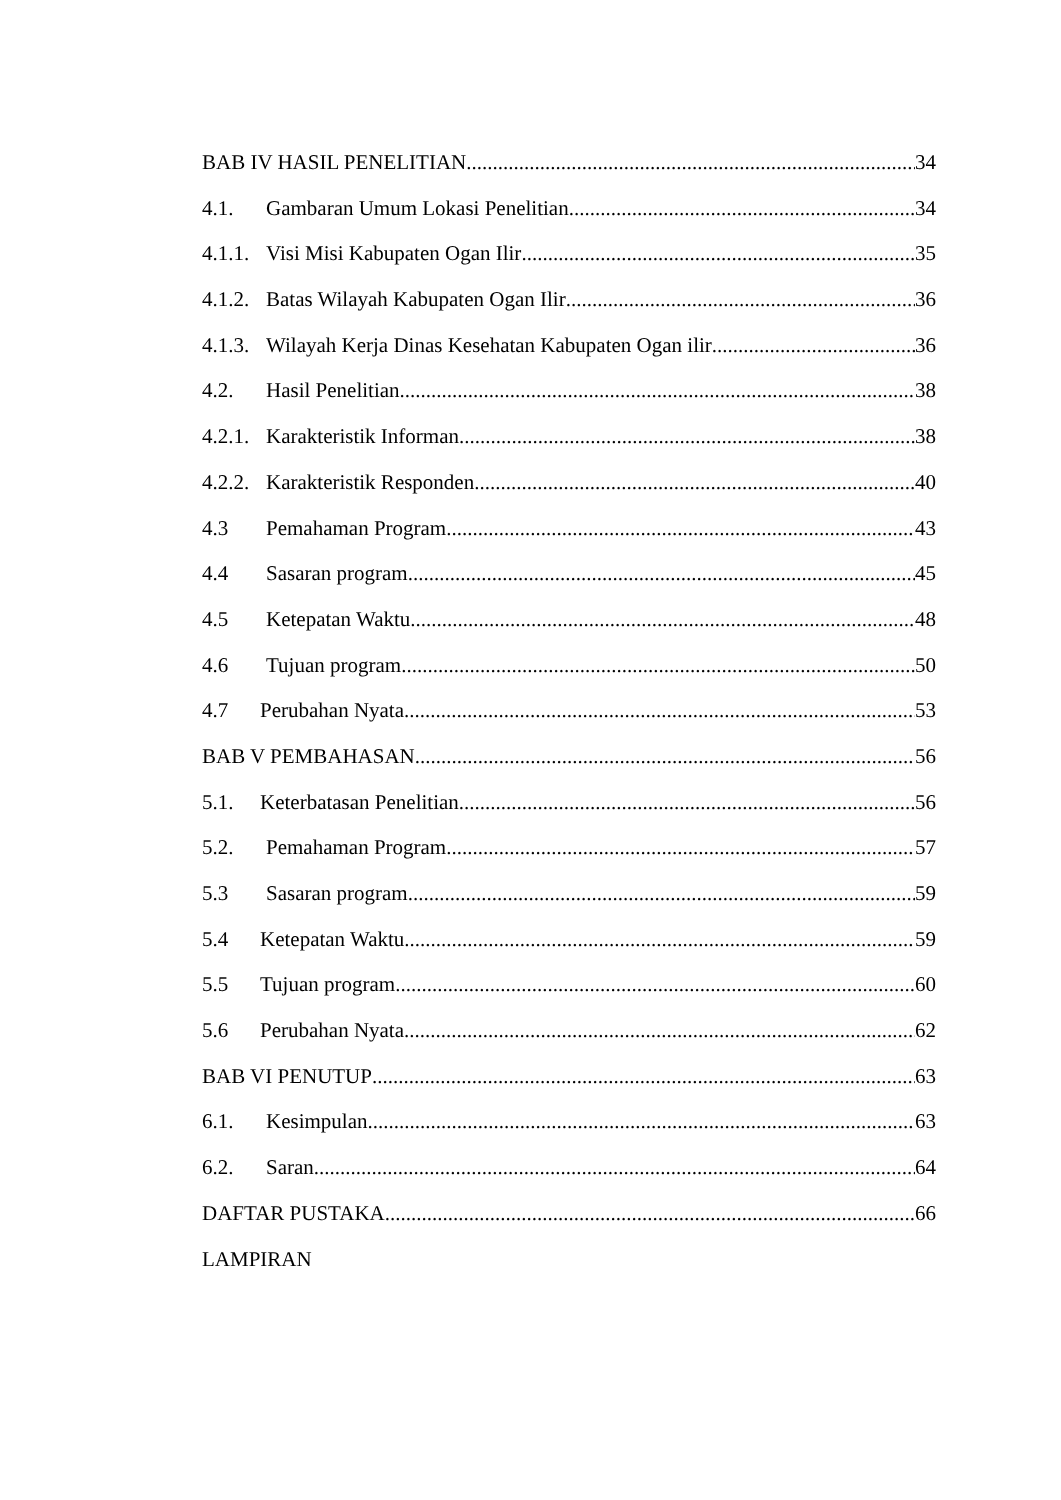BAB IV HASIL PENELITIAN 34
4.1. Gambaran Umum Lokasi Penelitian 34
4.1.1. Visi Misi Kabupaten Ogan Ilir 35
4.1.2. Batas Wilayah Kabupaten Ogan Ilir 36
4.1.3. Wilayah Kerja Dinas Kesehatan Kabupaten Ogan ilir 36
4.2. Hasil Penelitian 38
4.2.1. Karakteristik Informan 38
4.2.2. Karakteristik Responden 40
4.3 Pemahaman Program 43
4.4 Sasaran program 45
4.5 Ketepatan Waktu 48
4.6 Tujuan program 50
4.7 Perubahan Nyata 53
BAB V PEMBAHASAN 56
5.1. Keterbatasan Penelitian 56
5.2. Pemahaman Program 57
5.3 Sasaran program 59
5.4 Ketepatan Waktu 59
5.5 Tujuan program 60
5.6 Perubahan Nyata 62
BAB VI PENUTUP 63
6.1. Kesimpulan 63
6.2. Saran 64
DAFTAR PUSTAKA 66
LAMPIRAN